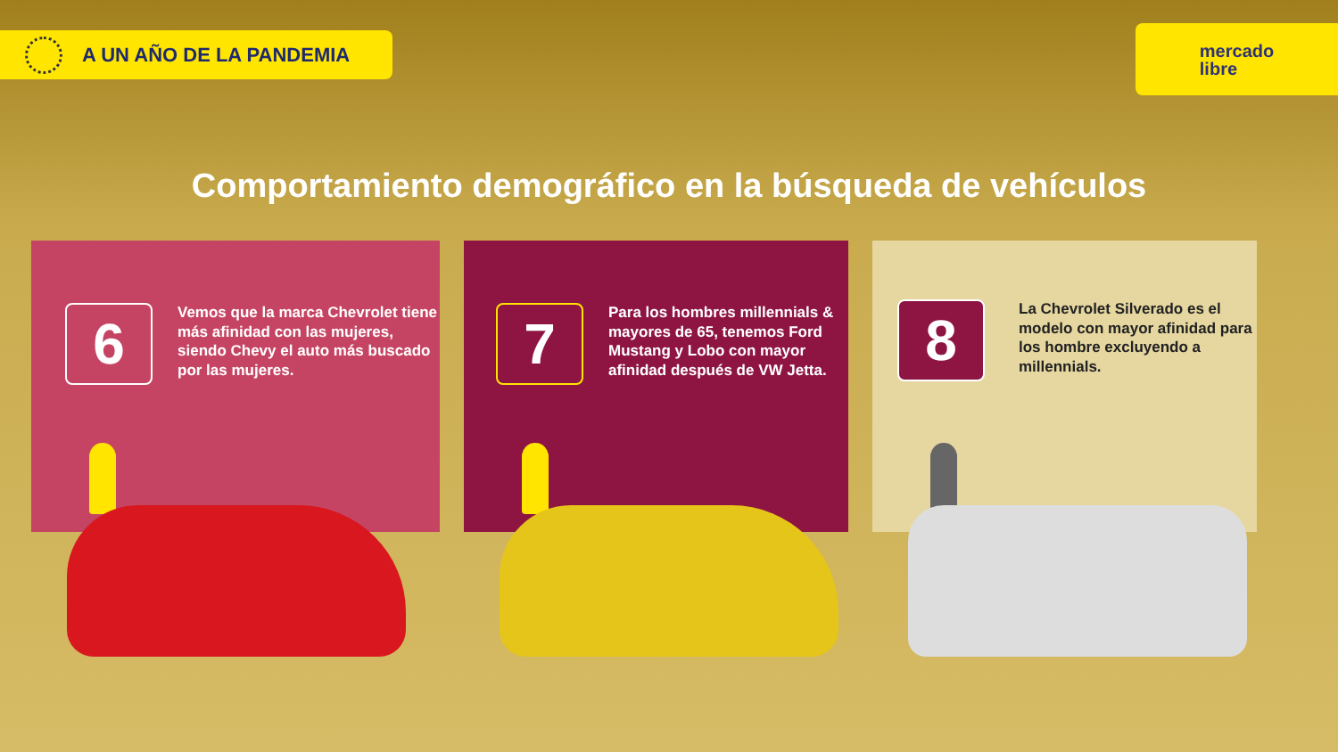A UN AÑO DE LA PANDEMIA
mercado
libre
Comportamiento demográfico en la búsqueda de vehículos
6
Vemos que la marca Chevrolet tiene más afinidad con las mujeres, siendo Chevy el auto más buscado por las mujeres.
7
Para los hombres millennials & mayores de 65, tenemos Ford Mustang y Lobo con mayor afinidad después de VW Jetta.
8
La Chevrolet Silverado es el modelo con mayor afinidad para los hombre excluyendo a millennials.